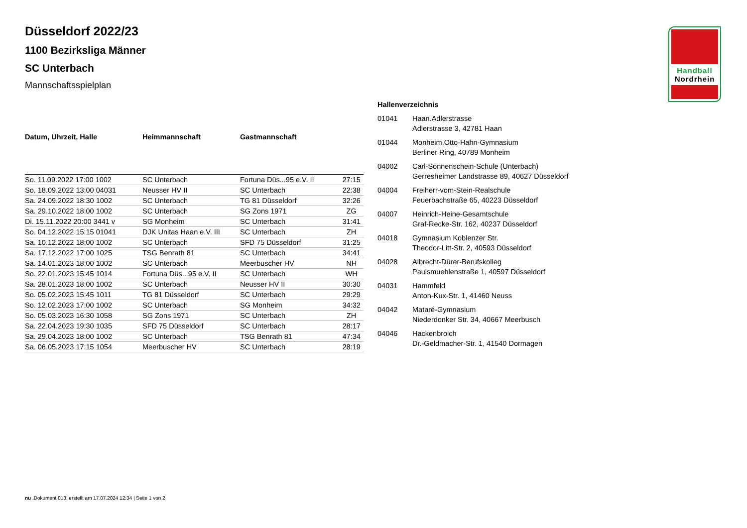Düsseldorf 2022/23
1100 Bezirksliga Männer
SC Unterbach
Mannschaftsspielplan
| Datum, Uhrzeit, Halle | Heimmannschaft | Gastmannschaft | |
| --- | --- | --- | --- |
| So. 11.09.2022 17:00 1002 | SC Unterbach | Fortuna Düs...95 e.V. II | 27:15 |
| So. 18.09.2022 13:00 04031 | Neusser HV II | SC Unterbach | 22:38 |
| Sa. 24.09.2022 18:30 1002 | SC Unterbach | TG 81 Düsseldorf | 32:26 |
| Sa. 29.10.2022 18:00 1002 | SC Unterbach | SG Zons 1971 | ZG |
| Di. 15.11.2022 20:00 3441 v | SG Monheim | SC Unterbach | 31:41 |
| So. 04.12.2022 15:15 01041 | DJK Unitas Haan e.V. III | SC Unterbach | ZH |
| Sa. 10.12.2022 18:00 1002 | SC Unterbach | SFD 75 Düsseldorf | 31:25 |
| Sa. 17.12.2022 17:00 1025 | TSG Benrath 81 | SC Unterbach | 34:41 |
| Sa. 14.01.2023 18:00 1002 | SC Unterbach | Meerbuscher HV | NH |
| So. 22.01.2023 15:45 1014 | Fortuna Düs...95 e.V. II | SC Unterbach | WH |
| Sa. 28.01.2023 18:00 1002 | SC Unterbach | Neusser HV II | 30:30 |
| So. 05.02.2023 15:45 1011 | TG 81 Düsseldorf | SC Unterbach | 29:29 |
| So. 12.02.2023 17:00 1002 | SC Unterbach | SG Monheim | 34:32 |
| So. 05.03.2023 16:30 1058 | SG Zons 1971 | SC Unterbach | ZH |
| Sa. 22.04.2023 19:30 1035 | SFD 75 Düsseldorf | SC Unterbach | 28:17 |
| Sa. 29.04.2023 18:00 1002 | SC Unterbach | TSG Benrath 81 | 47:34 |
| Sa. 06.05.2023 17:15 1054 | Meerbuscher HV | SC Unterbach | 28:19 |
Hallenverzeichnis
01041 Haan.Adlerstrasse
Adlerstrasse 3, 42781 Haan
01044 Monheim.Otto-Hahn-Gymnasium
Berliner Ring, 40789 Monheim
04002 Carl-Sonnenschein-Schule (Unterbach)
Gerresheimer Landstrasse 89, 40627 Düsseldorf
04004 Freiherr-vom-Stein-Realschule
Feuerbachstraße 65, 40223 Düsseldorf
04007 Heinrich-Heine-Gesamtschule
Graf-Recke-Str. 162, 40237 Düsseldorf
04018 Gymnasium Koblenzer Str.
Theodor-Litt-Str. 2, 40593 Düsseldorf
04028 Albrecht-Dürer-Berufskolleg
Paulsmuehlenstraße 1, 40597 Düsseldorf
04031 Hammfeld
Anton-Kux-Str. 1, 41460 Neuss
04042 Mataré-Gymnasium
Niederdonker Str. 34, 40667 Meerbusch
04046 Hackenbroich
Dr.-Geldmacher-Str. 1, 41540 Dormagen
Handball
Nordrhein
nu .Dokument 013, erstellt am 17.07.2024 12:34 | Seite 1 von 2